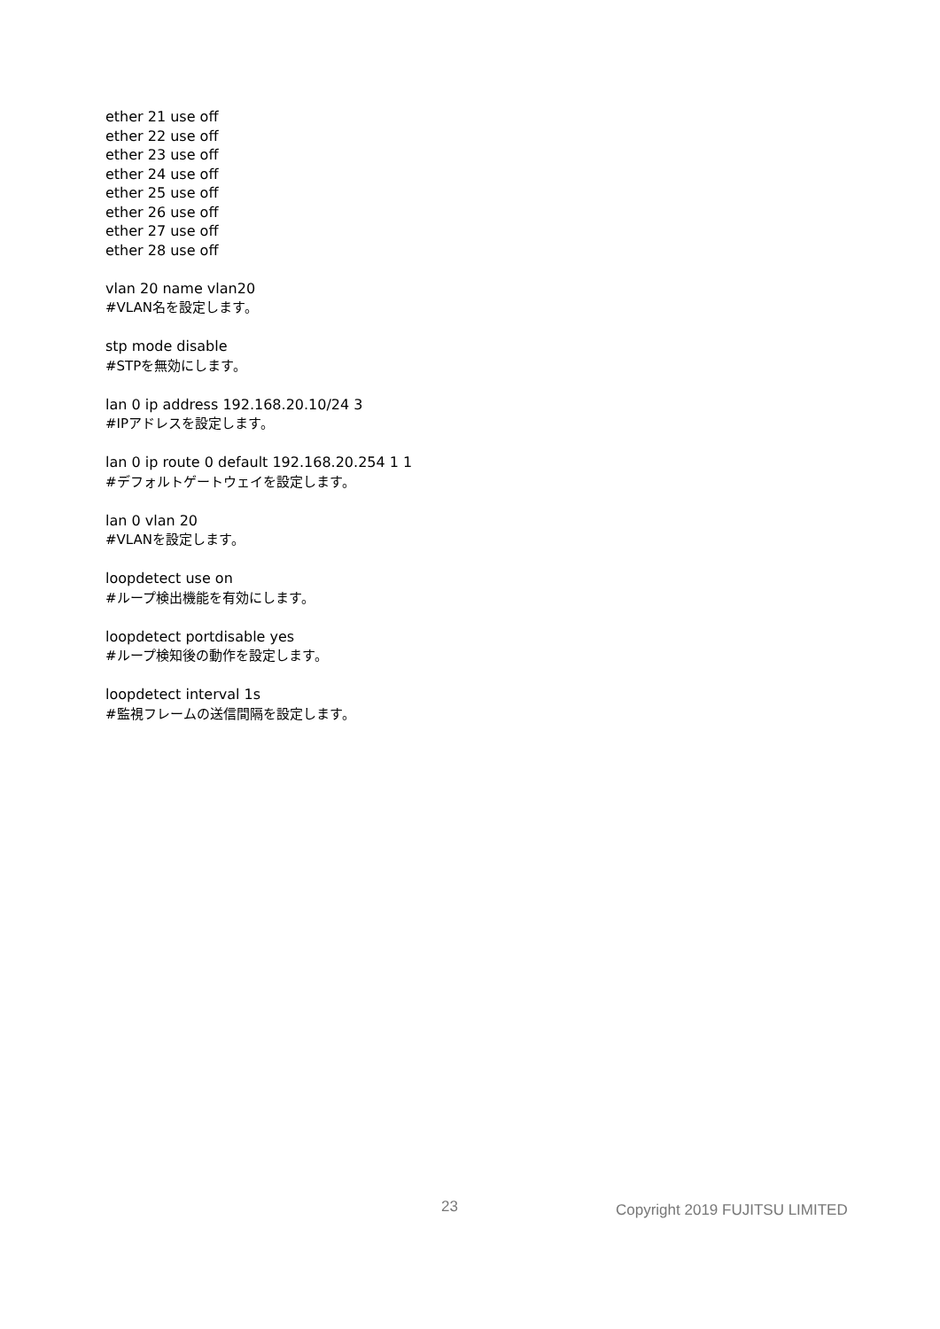ether 21 use off
ether 22 use off
ether 23 use off
ether 24 use off
ether 25 use off
ether 26 use off
ether 27 use off
ether 28 use off
vlan 20 name vlan20
#VLAN名を設定します。
stp mode disable
#STPを無効にします。
lan 0 ip address 192.168.20.10/24 3
#IPアドレスを設定します。
lan 0 ip route 0 default 192.168.20.254 1 1
#デフォルトゲートウェイを設定します。
lan 0 vlan 20
#VLANを設定します。
loopdetect use on
#ループ検出機能を有効にします。
loopdetect portdisable yes
#ループ検知後の動作を設定します。
loopdetect interval 1s
#監視フレームの送信間隔を設定します。
23 Copyright 2019 FUJITSU LIMITED